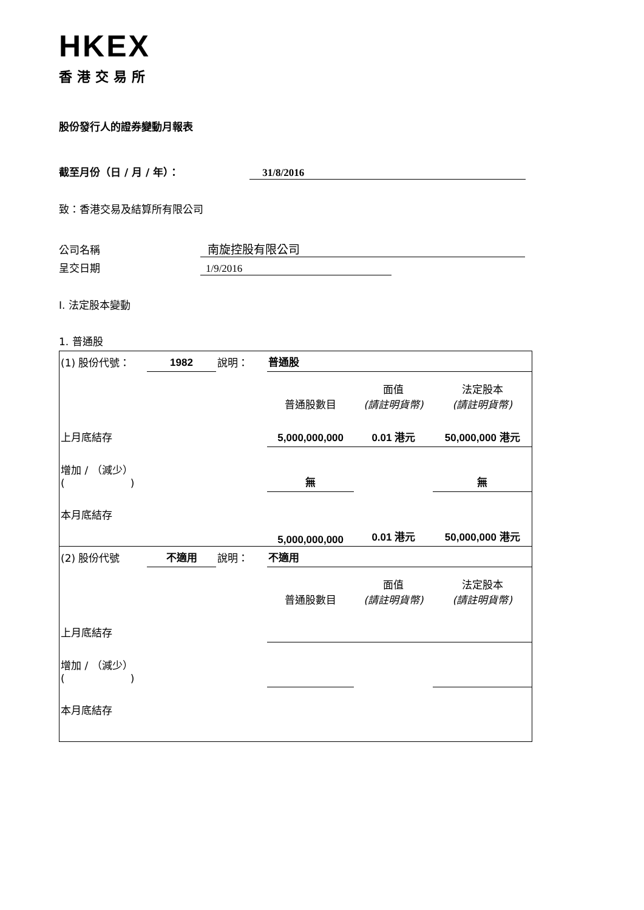HKEX
香港交易所
股份發行人的證券變動月報表
截至月份（日 / 月 / 年）： 31/8/2016
致：香港交易及結算所有限公司
公司名稱 南旋控股有限公司
呈交日期 1/9/2016
I. 法定股本變動
1. 普通股
| (1) 股份代號： | 1982 | 說明： | 普通股 | | |
| | | | 普通股數目 | 面值 (請註明貨幣) | 法定股本 (請註明貨幣) |
| 上月底結存 | | | 5,000,000,000 | 0.01 港元 | 50,000,000 港元 |
| 增加 / （減少） ( ) | | | 無 | | 無 |
| 本月底結存 | | | 5,000,000,000 | 0.01 港元 | 50,000,000 港元 |
| (2) 股份代號 | 不適用 | 說明： | 不適用 | | |
| | | | 普通股數目 | 面值 (請註明貨幣) | 法定股本 (請註明貨幣) |
| 上月底結存 | | | | | |
| 增加 / （減少） ( ) | | | | | |
| 本月底結存 | | | | | |